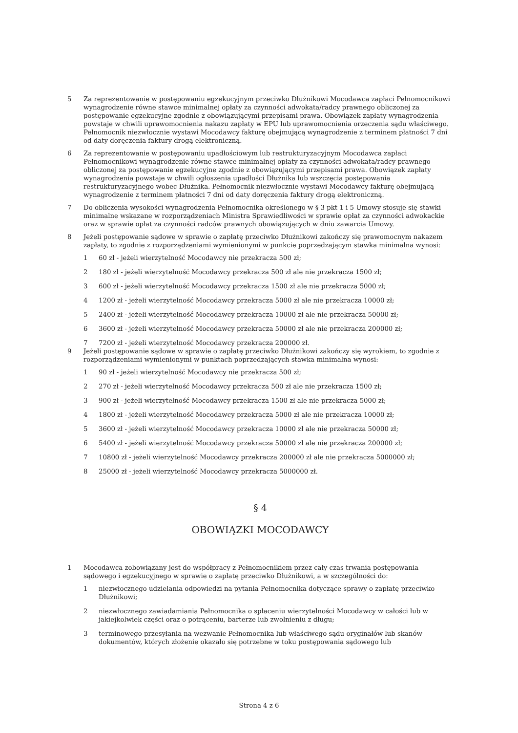5 Za reprezentowanie w postępowaniu egzekucyjnym przeciwko Dłużnikowi Mocodawca zapłaci Pełnomocnikowi wynagrodzenie równe stawce minimalnej opłaty za czynności adwokata/radcy prawnego obliczonej za postępowanie egzekucyjne zgodnie z obowiązującymi przepisami prawa. Obowiązek zapłaty wynagrodzenia powstaje w chwili uprawomocnienia nakazu zapłaty w EPU lub uprawomocnienia orzeczenia sądu właściwego. Pełnomocnik niezwłocznie wystawi Mocodawcy fakturę obejmującą wynagrodzenie z terminem płatności 7 dni od daty doręczenia faktury drogą elektroniczną.
6 Za reprezentowanie w postępowaniu upadłościowym lub restrukturyzacyjnym Mocodawca zapłaci Pełnomocnikowi wynagrodzenie równe stawce minimalnej opłaty za czynności adwokata/radcy prawnego obliczonej za postępowanie egzekucyjne zgodnie z obowiązującymi przepisami prawa. Obowiązek zapłaty wynagrodzenia powstaje w chwili ogłoszenia upadłości Dłużnika lub wszczęcia postępowania restrukturyzacyjnego wobec Dłużnika. Pełnomocnik niezwłocznie wystawi Mocodawcy fakturę obejmującą wynagrodzenie z terminem płatności 7 dni od daty doręczenia faktury drogą elektroniczną.
7 Do obliczenia wysokości wynagrodzenia Pełnomocnika określonego w § 3 pkt 1 i 5 Umowy stosuje się stawki minimalne wskazane w rozporządzeniach Ministra Sprawiedliwości w sprawie opłat za czynności adwokackie oraz w sprawie opłat za czynności radców prawnych obowiązujących w dniu zawarcia Umowy.
8 Jeżeli postępowanie sądowe w sprawie o zapłatę przeciwko Dłużnikowi zakończy się prawomocnym nakazem zapłaty, to zgodnie z rozporządzeniami wymienionymi w punkcie poprzedzającym stawka minimalna wynosi:
1 60 zł - jeżeli wierzytelność Mocodawcy nie przekracza 500 zł;
2 180 zł - jeżeli wierzytelność Mocodawcy przekracza 500 zł ale nie przekracza 1500 zł;
3 600 zł - jeżeli wierzytelność Mocodawcy przekracza 1500 zł ale nie przekracza 5000 zł;
4 1200 zł - jeżeli wierzytelność Mocodawcy przekracza 5000 zł ale nie przekracza 10000 zł;
5 2400 zł - jeżeli wierzytelność Mocodawcy przekracza 10000 zł ale nie przekracza 50000 zł;
6 3600 zł - jeżeli wierzytelność Mocodawcy przekracza 50000 zł ale nie przekracza 200000 zł;
7 7200 zł - jeżeli wierzytelność Mocodawcy przekracza 200000 zł.
9 Jeżeli postępowanie sądowe w sprawie o zapłatę przeciwko Dłużnikowi zakończy się wyrokiem, to zgodnie z rozporządzeniami wymienionymi w punktach poprzedzających stawka minimalna wynosi:
1 90 zł - jeżeli wierzytelność Mocodawcy nie przekracza 500 zł;
2 270 zł - jeżeli wierzytelność Mocodawcy przekracza 500 zł ale nie przekracza 1500 zł;
3 900 zł - jeżeli wierzytelność Mocodawcy przekracza 1500 zł ale nie przekracza 5000 zł;
4 1800 zł - jeżeli wierzytelność Mocodawcy przekracza 5000 zł ale nie przekracza 10000 zł;
5 3600 zł - jeżeli wierzytelność Mocodawcy przekracza 10000 zł ale nie przekracza 50000 zł;
6 5400 zł - jeżeli wierzytelność Mocodawcy przekracza 50000 zł ale nie przekracza 200000 zł;
7 10800 zł - jeżeli wierzytelność Mocodawcy przekracza 200000 zł ale nie przekracza 5000000 zł;
8 25000 zł - jeżeli wierzytelność Mocodawcy przekracza 5000000 zł.
§ 4
OBOWIĄZKI MOCODAWCY
1 Mocodawca zobowiązany jest do współpracy z Pełnomocnikiem przez cały czas trwania postępowania sądowego i egzekucyjnego w sprawie o zapłatę przeciwko Dłużnikowi, a w szczególności do:
1 niezwłocznego udzielania odpowiedzi na pytania Pełnomocnika dotyczące sprawy o zapłatę przeciwko Dłużnikowi;
2 niezwłocznego zawiadamiania Pełnomocnika o spłaceniu wierzytelności Mocodawcy w całości lub w jakiejkolwiek części oraz o potrąceniu, barterze lub zwolnieniu z długu;
3 terminowego przesyłania na wezwanie Pełnomocnika lub właściwego sądu oryginałów lub skanów dokumentów, których złożenie okazało się potrzebne w toku postępowania sądowego lub
Strona 4 z 6